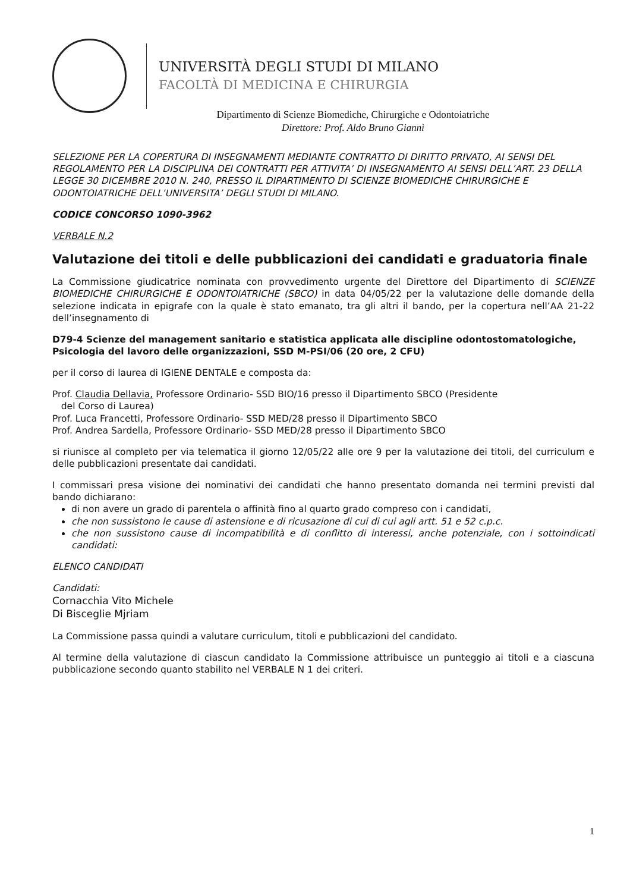UNIVERSITÀ DEGLI STUDI DI MILANO
FACOLTÀ DI MEDICINA E CHIRURGIA
Dipartimento di Scienze Biomediche, Chirurgiche e Odontoiatriche
Direttore: Prof. Aldo Bruno Giannì
SELEZIONE PER LA COPERTURA DI INSEGNAMENTI MEDIANTE CONTRATTO DI DIRITTO PRIVATO, AI SENSI DEL REGOLAMENTO PER LA DISCIPLINA DEI CONTRATTI PER ATTIVITA’ DI INSEGNAMENTO AI SENSI DELL’ART. 23 DELLA LEGGE 30 DICEMBRE 2010 N. 240, PRESSO IL DIPARTIMENTO DI SCIENZE BIOMEDICHE CHIRURGICHE E ODONTOIATRICHE DELL’UNIVERSITA’ DEGLI STUDI DI MILANO.
CODICE CONCORSO 1090-3962
VERBALE N.2
Valutazione dei titoli e delle pubblicazioni dei candidati e graduatoria finale
La Commissione giudicatrice nominata con provvedimento urgente del Direttore del Dipartimento di SCIENZE BIOMEDICHE CHIRURGICHE E ODONTOIATRICHE (SBCO) in data 04/05/22 per la valutazione delle domande della selezione indicata in epigrafe con la quale è stato emanato, tra gli altri il bando, per la copertura nell’AA 21-22 dell’insegnamento di
D79-4 Scienze del management sanitario e statistica applicata alle discipline odontostomatologiche, Psicologia del lavoro delle organizzazioni, SSD M-PSI/06 (20 ore, 2 CFU)
per il corso di laurea di IGIENE DENTALE e composta da:
Prof. Claudia Dellavia, Professore Ordinario- SSD BIO/16 presso il Dipartimento SBCO (Presidente
del Corso di Laurea)
Prof. Luca Francetti, Professore Ordinario- SSD MED/28 presso il Dipartimento SBCO
Prof. Andrea Sardella, Professore Ordinario- SSD MED/28 presso il Dipartimento SBCO
si riunisce al completo per via telematica il giorno 12/05/22 alle ore 9 per la valutazione dei titoli, del curriculum e delle pubblicazioni presentate dai candidati.
I commissari presa visione dei nominativi dei candidati che hanno presentato domanda nei termini previsti dal bando dichiarano:
di non avere un grado di parentela o affinità fino al quarto grado compreso con i candidati,
che non sussistono le cause di astensione e di ricusazione di cui di cui agli artt. 51 e 52 c.p.c.
che non sussistono cause di incompatibilità e di conflitto di interessi, anche potenziale, con i sottoindicati candidati:
ELENCO CANDIDATI
Candidati:
Cornacchia Vito Michele
Di Bisceglie Mjriam
La Commissione passa quindi a valutare curriculum, titoli e pubblicazioni del candidato.
Al termine della valutazione di ciascun candidato la Commissione attribuisce un punteggio ai titoli e a ciascuna pubblicazione secondo quanto stabilito nel VERBALE N 1 dei criteri.
1